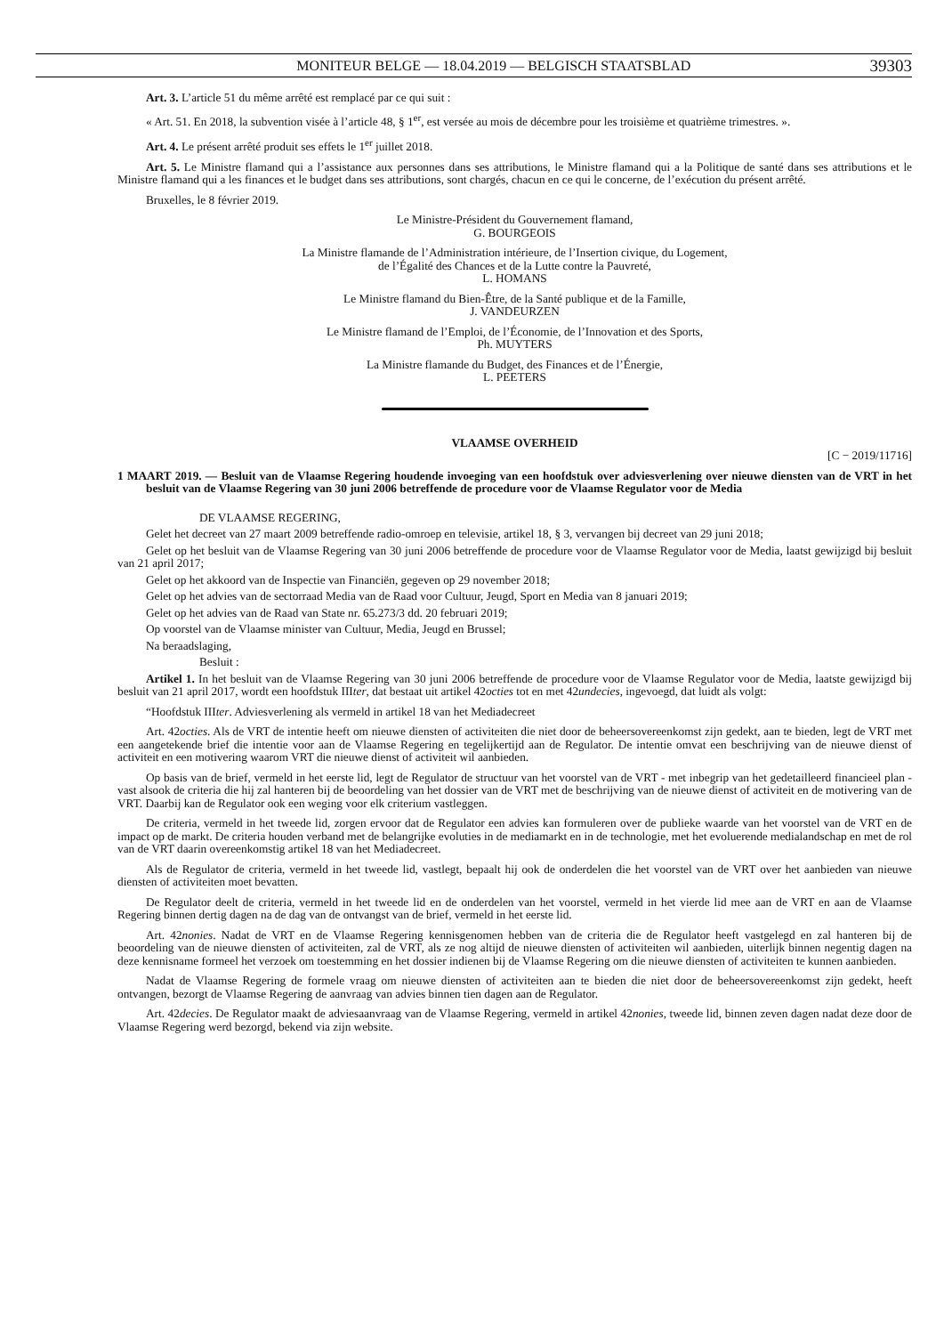MONITEUR BELGE — 18.04.2019 — BELGISCH STAATSBLAD 39303
Art. 3. L’article 51 du même arrêté est remplacé par ce qui suit :
« Art. 51. En 2018, la subvention visée à l’article 48, § 1<sup>er</sup>, est versée au mois de décembre pour les troisième et quatrième trimestres. ».
Art. 4. Le présent arrêté produit ses effets le 1<sup>er</sup> juillet 2018.
Art. 5. Le Ministre flamand qui a l’assistance aux personnes dans ses attributions, le Ministre flamand qui a la Politique de santé dans ses attributions et le Ministre flamand qui a les finances et le budget dans ses attributions, sont chargés, chacun en ce qui le concerne, de l’exécution du présent arrêté.
Bruxelles, le 8 février 2019.
Le Ministre-Président du Gouvernement flamand,
G. BOURGEOIS
La Ministre flamande de l’Administration intérieure, de l’Insertion civique, du Logement,
de l’Égalité des Chances et de la Lutte contre la Pauvreté,
L. HOMANS
Le Ministre flamand du Bien-Être, de la Santé publique et de la Famille,
J. VANDEURZEN
Le Ministre flamand de l’Emploi, de l’Économie, de l’Innovation et des Sports,
Ph. MUYTERS
La Ministre flamande du Budget, des Finances et de l’Énergie,
L. PEETERS
VLAAMSE OVERHEID
[C − 2019/11716]
1 MAART 2019. — Besluit van de Vlaamse Regering houdende invoeging van een hoofdstuk over adviesverlening over nieuwe diensten van de VRT in het besluit van de Vlaamse Regering van 30 juni 2006 betreffende de procedure voor de Vlaamse Regulator voor de Media
DE VLAAMSE REGERING,
Gelet het decreet van 27 maart 2009 betreffende radio-omroep en televisie, artikel 18, § 3, vervangen bij decreet van 29 juni 2018;
Gelet op het besluit van de Vlaamse Regering van 30 juni 2006 betreffende de procedure voor de Vlaamse Regulator voor de Media, laatst gewijzigd bij besluit van 21 april 2017;
Gelet op het akkoord van de Inspectie van Financiën, gegeven op 29 november 2018;
Gelet op het advies van de sectorraad Media van de Raad voor Cultuur, Jeugd, Sport en Media van 8 januari 2019;
Gelet op het advies van de Raad van State nr. 65.273/3 dd. 20 februari 2019;
Op voorstel van de Vlaamse minister van Cultuur, Media, Jeugd en Brussel;
Na beraadslaging,
Besluit :
Artikel 1. In het besluit van de Vlaamse Regering van 30 juni 2006 betreffende de procedure voor de Vlaamse Regulator voor de Media, laatste gewijzigd bij besluit van 21 april 2017, wordt een hoofdstuk IIIter, dat bestaat uit artikel 42octies tot en met 42undecies, ingevoegd, dat luidt als volgt:
“Hoofdstuk IIIter. Adviesverlening als vermeld in artikel 18 van het Mediadecreet
Art. 42octies. Als de VRT de intentie heeft om nieuwe diensten of activiteiten die niet door de beheersovereenkomst zijn gedekt, aan te bieden, legt de VRT met een aangetekende brief die intentie voor aan de Vlaamse Regering en tegelijkertijd aan de Regulator. De intentie omvat een beschrijving van de nieuwe dienst of activiteit en een motivering waarom VRT die nieuwe dienst of activiteit wil aanbieden.
Op basis van de brief, vermeld in het eerste lid, legt de Regulator de structuur van het voorstel van de VRT - met inbegrip van het gedetailleerd financieel plan - vast alsook de criteria die hij zal hanteren bij de beoordeling van het dossier van de VRT met de beschrijving van de nieuwe dienst of activiteit en de motivering van de VRT. Daarbij kan de Regulator ook een weging voor elk criterium vastleggen.
De criteria, vermeld in het tweede lid, zorgen ervoor dat de Regulator een advies kan formuleren over de publieke waarde van het voorstel van de VRT en de impact op de markt. De criteria houden verband met de belangrijke evoluties in de mediamarkt en in de technologie, met het evoluerende medialandschap en met de rol van de VRT daarin overeenkomstig artikel 18 van het Mediadecreet.
Als de Regulator de criteria, vermeld in het tweede lid, vastlegt, bepaalt hij ook de onderdelen die het voorstel van de VRT over het aanbieden van nieuwe diensten of activiteiten moet bevatten.
De Regulator deelt de criteria, vermeld in het tweede lid en de onderdelen van het voorstel, vermeld in het vierde lid mee aan de VRT en aan de Vlaamse Regering binnen dertig dagen na de dag van de ontvangst van de brief, vermeld in het eerste lid.
Art. 42nonies. Nadat de VRT en de Vlaamse Regering kennisgenomen hebben van de criteria die de Regulator heeft vastgelegd en zal hanteren bij de beoordeling van de nieuwe diensten of activiteiten, zal de VRT, als ze nog altijd de nieuwe diensten of activiteiten wil aanbieden, uiterlijk binnen negentig dagen na deze kennisname formeel het verzoek om toestemming en het dossier indienen bij de Vlaamse Regering om die nieuwe diensten of activiteiten te kunnen aanbieden.
Nadat de Vlaamse Regering de formele vraag om nieuwe diensten of activiteiten aan te bieden die niet door de beheersovereenkomst zijn gedekt, heeft ontvangen, bezorgt de Vlaamse Regering de aanvraag van advies binnen tien dagen aan de Regulator.
Art. 42decies. De Regulator maakt de adviesaanvraag van de Vlaamse Regering, vermeld in artikel 42nonies, tweede lid, binnen zeven dagen nadat deze door de Vlaamse Regering werd bezorgd, bekend via zijn website.